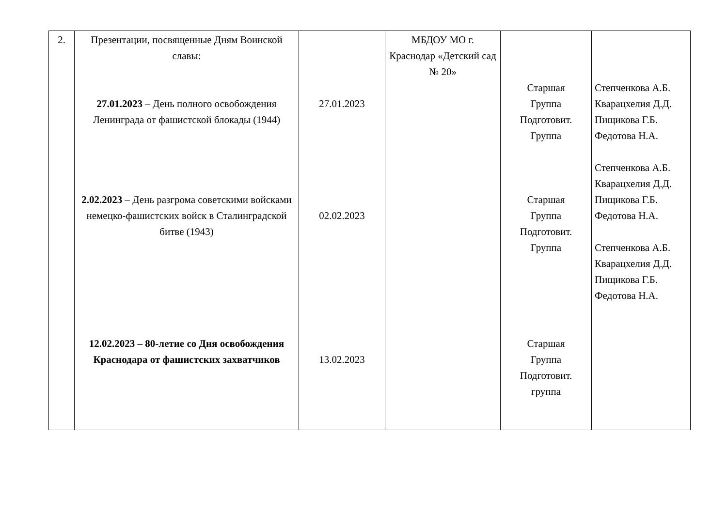| 2. | Презентации, посвященные Дням Воинской славы: 27.01.2023 – День полного освобождения Ленинграда от фашистской блокады (1944) 2.02.2023 – День разгрома советскими войсками немецко-фашистских войск в Сталинградской битве (1943) 12.02.2023 – 80-летие со Дня освобождения Краснодара от фашистских захватчиков | 27.01.2023 02.02.2023 13.02.2023 | МБДОУ МО г. Краснодар «Детский сад № 20» | Старшая Группа Подготовит. Группа Старшая Группа Подготовит. Группа Старшая Группа Подготовит. группа | Степченкова А.Б. Кварацхелия Д.Д. Пищикова Г.Б. Федотова Н.А. Степченкова А.Б. Кварацхелия Д.Д. Пищикова Г.Б. Федотова Н.А. Степченкова А.Б. Кварацхелия Д.Д. Пищикова Г.Б. Федотова Н.А. |